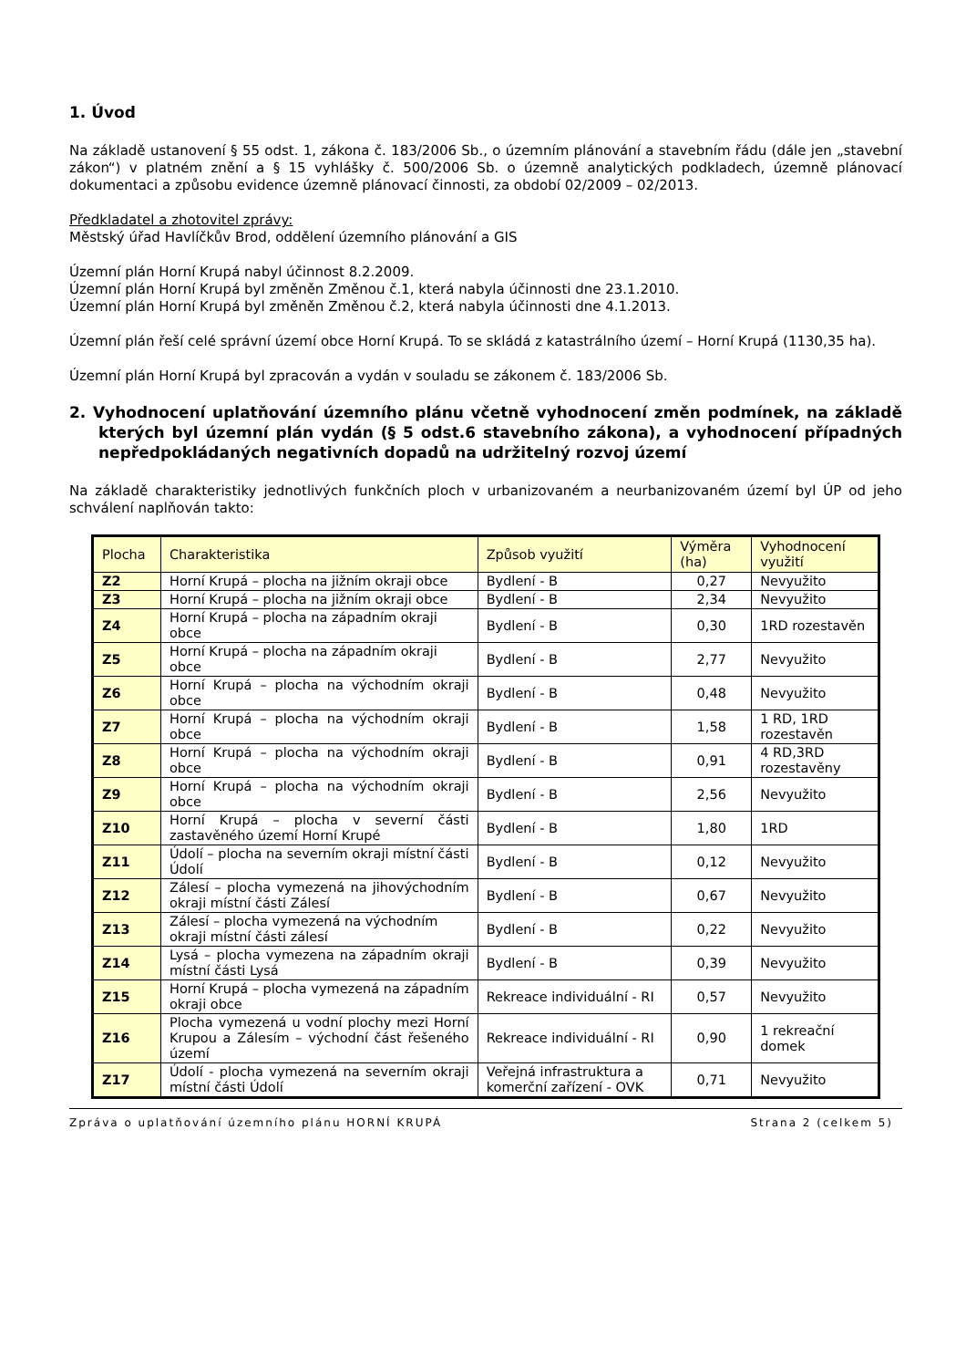1. Úvod
Na základě ustanovení § 55 odst. 1, zákona č. 183/2006 Sb., o územním plánování a stavebním řádu (dále jen „stavební zákon“) v platném znění a § 15 vyhlášky č. 500/2006 Sb. o územně analytických podkladech, územně plánovací dokumentaci a způsobu evidence územně plánovací činnosti, za období 02/2009 – 02/2013.
Předkladatel a zhotovitel zprávy:
Městský úřad Havlíčkův Brod, oddělení územního plánování a GIS
Územní plán Horní Krupá nabyl účinnost 8.2.2009.
Územní plán Horní Krupá byl změněn Změnou č.1, která nabyla účinnosti dne 23.1.2010.
Územní plán Horní Krupá byl změněn Změnou č.2, která nabyla účinnosti dne 4.1.2013.
Územní plán řeší celé správní území obce Horní Krupá. To se skládá z katastrálního území – Horní Krupá (1130,35 ha).
Územní plán Horní Krupá byl zpracován a vydán v souladu se zákonem č. 183/2006 Sb.
2. Vyhodnocení uplatňování územního plánu včetně vyhodnocení změn podmínek, na základě kterých byl územní plán vydán (§ 5 odst.6 stavebního zákona), a vyhodnocení případných nepředpokládaných negativních dopadů na udržitelný rozvoj území
Na základě charakteristiky jednotlivých funkčních ploch v urbanizovaném a neurbanizovaném území byl ÚP od jeho schválení naplňován takto:
| Plocha | Charakteristika | Způsob využití | Výměra (ha) | Vyhodnocení využití |
| --- | --- | --- | --- | --- |
| Z2 | Horní Krupá – plocha na jižním okraji obce | Bydlení - B | 0,27 | Nevyužito |
| Z3 | Horní Krupá – plocha na jižním okraji obce | Bydlení - B | 2,34 | Nevyužito |
| Z4 | Horní Krupá – plocha na západním okraji obce | Bydlení - B | 0,30 | 1RD rozestavěn |
| Z5 | Horní Krupá – plocha na západním okraji obce | Bydlení - B | 2,77 | Nevyužito |
| Z6 | Horní Krupá – plocha na východním okraji obce | Bydlení - B | 0,48 | Nevyužito |
| Z7 | Horní Krupá – plocha na východním okraji obce | Bydlení - B | 1,58 | 1 RD, 1RD rozestavěn |
| Z8 | Horní Krupá – plocha na východním okraji obce | Bydlení - B | 0,91 | 4 RD,3RD rozestavěny |
| Z9 | Horní Krupá – plocha na východním okraji obce | Bydlení - B | 2,56 | Nevyužito |
| Z10 | Horní Krupá – plocha v severní části zastavěného území Horní Krupé | Bydlení - B | 1,80 | 1RD |
| Z11 | Údolí – plocha na severním okraji místní části Údolí | Bydlení - B | 0,12 | Nevyužito |
| Z12 | Zálesí – plocha vymezená na jihovýchodním okraji místní části Zálesí | Bydlení - B | 0,67 | Nevyužito |
| Z13 | Zálesí – plocha vymezená na východním okraji místní části zálesí | Bydlení - B | 0,22 | Nevyužito |
| Z14 | Lysá – plocha vymezena na západním okraji místní části Lysá | Bydlení - B | 0,39 | Nevyužito |
| Z15 | Horní Krupá – plocha vymezená na západním okraji obce | Rekreace individuální - RI | 0,57 | Nevyužito |
| Z16 | Plocha vymezená u vodní plochy mezi Horní Krupou a Zálesím – východní část řešeného území | Rekreace individuální - RI | 0,90 | 1 rekreační domek |
| Z17 | Údolí - plocha vymezená na severním okraji místní části Údolí | Veřejná infrastruktura a komerční zařízení - OVK | 0,71 | Nevyužito |
Zpráva o uplatňování územního plánu HORNÍ KRUPÁ Strana 2 (celkem 5)